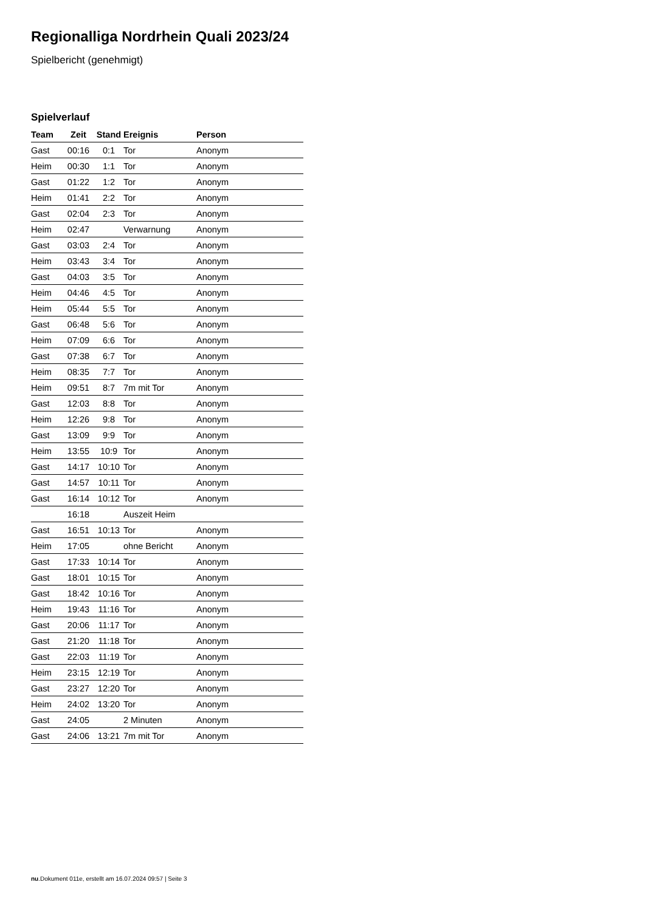Regionalliga Nordrhein Quali 2023/24
Spielbericht (genehmigt)
Spielverlauf
| Team | Zeit | Stand | Ereignis | Person |
| --- | --- | --- | --- | --- |
| Gast | 00:16 | 0:1 | Tor | Anonym |
| Heim | 00:30 | 1:1 | Tor | Anonym |
| Gast | 01:22 | 1:2 | Tor | Anonym |
| Heim | 01:41 | 2:2 | Tor | Anonym |
| Gast | 02:04 | 2:3 | Tor | Anonym |
| Heim | 02:47 | | Verwarnung | Anonym |
| Gast | 03:03 | 2:4 | Tor | Anonym |
| Heim | 03:43 | 3:4 | Tor | Anonym |
| Gast | 04:03 | 3:5 | Tor | Anonym |
| Heim | 04:46 | 4:5 | Tor | Anonym |
| Heim | 05:44 | 5:5 | Tor | Anonym |
| Gast | 06:48 | 5:6 | Tor | Anonym |
| Heim | 07:09 | 6:6 | Tor | Anonym |
| Gast | 07:38 | 6:7 | Tor | Anonym |
| Heim | 08:35 | 7:7 | Tor | Anonym |
| Heim | 09:51 | 8:7 | 7m mit Tor | Anonym |
| Gast | 12:03 | 8:8 | Tor | Anonym |
| Heim | 12:26 | 9:8 | Tor | Anonym |
| Gast | 13:09 | 9:9 | Tor | Anonym |
| Heim | 13:55 | 10:9 | Tor | Anonym |
| Gast | 14:17 | 10:10 | Tor | Anonym |
| Gast | 14:57 | 10:11 | Tor | Anonym |
| Gast | 16:14 | 10:12 | Tor | Anonym |
| | 16:18 | | Auszeit Heim | |
| Gast | 16:51 | 10:13 | Tor | Anonym |
| Heim | 17:05 | | ohne Bericht | Anonym |
| Gast | 17:33 | 10:14 | Tor | Anonym |
| Gast | 18:01 | 10:15 | Tor | Anonym |
| Gast | 18:42 | 10:16 | Tor | Anonym |
| Heim | 19:43 | 11:16 | Tor | Anonym |
| Gast | 20:06 | 11:17 | Tor | Anonym |
| Gast | 21:20 | 11:18 | Tor | Anonym |
| Gast | 22:03 | 11:19 | Tor | Anonym |
| Heim | 23:15 | 12:19 | Tor | Anonym |
| Gast | 23:27 | 12:20 | Tor | Anonym |
| Heim | 24:02 | 13:20 | Tor | Anonym |
| Gast | 24:05 | | 2 Minuten | Anonym |
| Gast | 24:06 | 13:21 | 7m mit Tor | Anonym |
nu.Dokument 011e, erstellt am 16.07.2024 09:57 | Seite 3